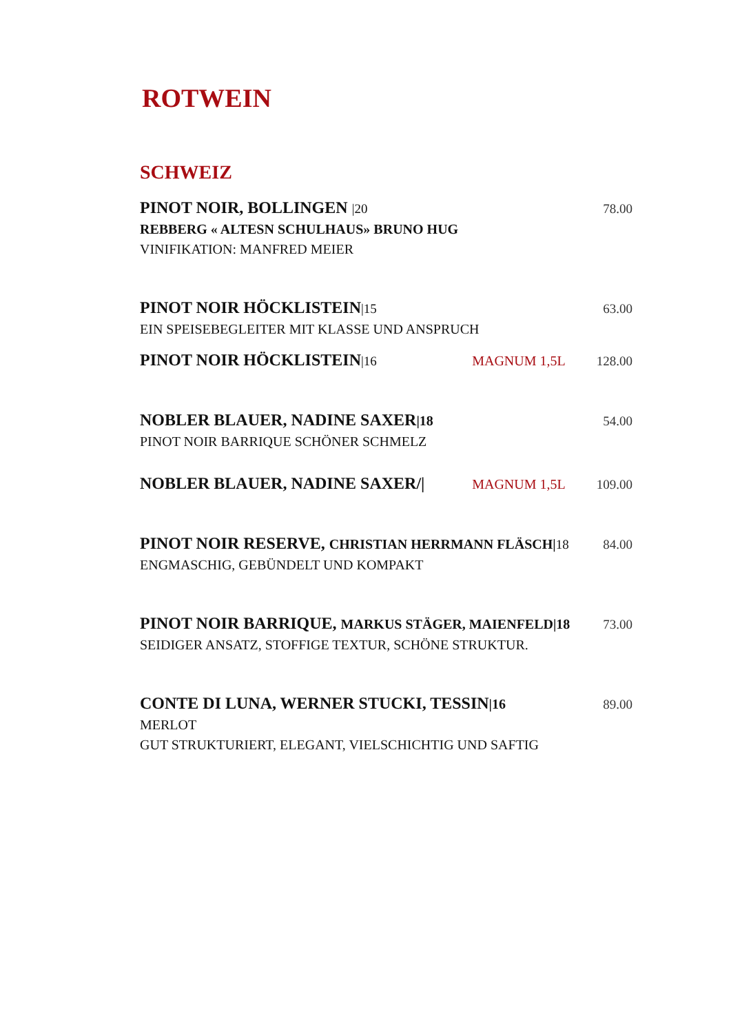ROTWEIN
SCHWEIZ
PINOT NOIR, BOLLINGEN |20 78.00
REBBERG « ALTESN SCHULHAUS» BRUNO HUG
VINIFIKATION: MANFRED MEIER
PINOT NOIR HÖCKLISTEIN|15 63.00
EIN SPEISEBEGLEITER MIT KLASSE UND ANSPRUCH
PINOT NOIR HÖCKLISTEIN|16 MAGNUM 1,5L 128.00
NOBLER BLAUER, NADINE SAXER|18 54.00
PINOT NOIR BARRIQUE SCHÖNER SCHMELZ
NOBLER BLAUER, NADINE SAXER/| MAGNUM 1,5L 109.00
PINOT NOIR RESERVE, CHRISTIAN HERRMANN FLÄSCH|18 84.00
ENGMASCHIG, GEBÜNDELT UND KOMPAKT
PINOT NOIR BARRIQUE, MARKUS STÄGER, MAIENFELD|18 73.00
SEIDIGER ANSATZ, STOFFIGE TEXTUR, SCHÖNE STRUKTUR.
CONTE DI LUNA, WERNER STUCKI, TESSIN|16 89.00
MERLOT
GUT STRUKTURIERT, ELEGANT, VIELSCHICHTIG UND SAFTIG